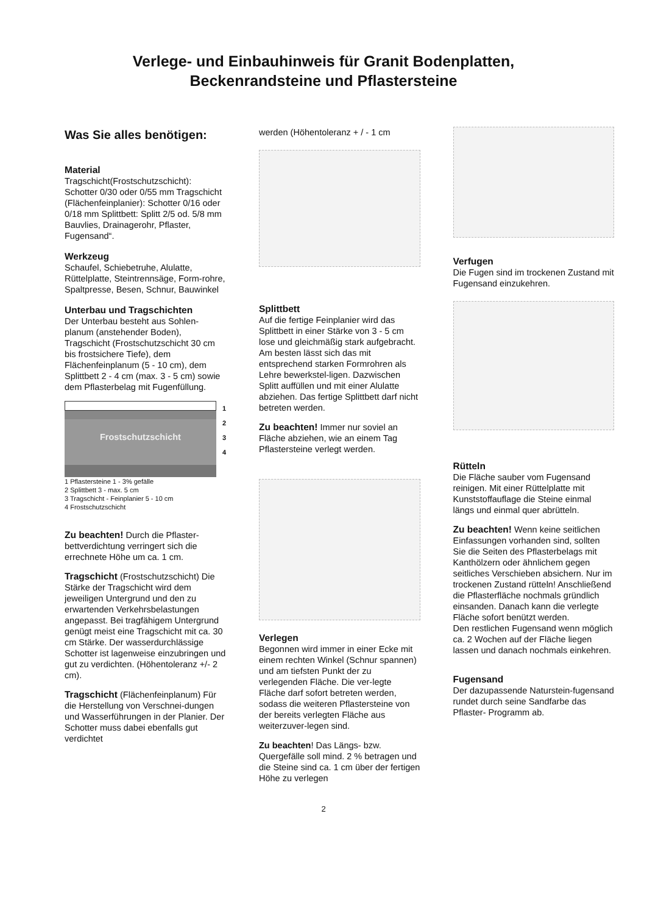Verlege- und Einbauhinweis für Granit Bodenplatten,
Beckenrandsteine und Pflastersteine
Was Sie alles benötigen:
Material
Tragschicht(Frostschutzschicht): Schotter 0/30 oder 0/55 mm Tragschicht (Flächenfeinplanier): Schotter 0/16 oder 0/18 mm Splittbett: Splitt 2/5 od. 5/8 mm Bauvlies, Drainagerohr, Pflaster, Fugensand“.
Werkzeug
Schaufel, Schiebetruhe, Alulatte, Rüttelplatte, Steintrennsäge, Form-rohre, Spaltpresse, Besen, Schnur, Bauwinkel
Unterbau und Tragschichten
Der Unterbau besteht aus Sohlen-planum (anstehender Boden), Tragschicht (Frostschutzschicht 30 cm bis frostsichere Tiefe), dem Flächenfeinplanum (5 - 10 cm), dem Splittbett 2 - 4 cm (max. 3 - 5 cm) sowie dem Pflasterbelag mit Fugenfüllung.
Frostschutzschicht
1
2
3
4
1 Pflastersteine 1 - 3% gefälle
2 Splittbett 3 - max. 5 cm
3 Tragschicht - Feinplanier 5 - 10 cm
4 Frostschutzschicht
Zu beachten! Durch die Pflaster-bettverdichtung verringert sich die errechnete Höhe um ca. 1 cm.
Tragschicht (Frostschutzschicht) Die Stärke der Tragschicht wird dem jeweiligen Untergrund und den zu erwartenden Verkehrsbelastungen angepasst. Bei tragfähigem Untergrund genügt meist eine Tragschicht mit ca. 30 cm Stärke. Der wasserdurchlässige Schotter ist lagenweise einzubringen und gut zu verdichten. (Höhentoleranz +/- 2 cm).
Tragschicht (Flächenfeinplanum) Für die Herstellung von Verschnei-dungen und Wasserführungen in der Planier. Der Schotter muss dabei ebenfalls gut verdichtet
werden (Höhentoleranz + / - 1 cm
Splittbett
Auf die fertige Feinplanier wird das Splittbett in einer Stärke von 3 - 5 cm lose und gleichmäßig stark aufgebracht. Am besten lässt sich das mit entsprechend starken Formrohren als Lehre bewerkstel-ligen. Dazwischen Splitt auffüllen und mit einer Alulatte abziehen. Das fertige Splittbett darf nicht betreten werden.
Zu beachten! Immer nur soviel an Fläche abziehen, wie an einem Tag Pflastersteine verlegt werden.
Verlegen
Begonnen wird immer in einer Ecke mit einem rechten Winkel (Schnur spannen) und am tiefsten Punkt der zu verlegenden Fläche. Die ver-legte Fläche darf sofort betreten werden, sodass die weiteren Pflastersteine von der bereits verlegten Fläche aus weiterzuver-legen sind.
Zu beachten! Das Längs- bzw. Quergefälle soll mind. 2 % betragen und die Steine sind ca. 1 cm über der fertigen Höhe zu verlegen
Verfugen
Die Fugen sind im trockenen Zustand mit Fugensand einzukehren.
Rütteln
Die Fläche sauber vom Fugensand reinigen. Mit einer Rüttelplatte mit Kunststoffauflage die Steine einmal längs und einmal quer abrütteln.
Zu beachten! Wenn keine seitlichen Einfassungen vorhanden sind, sollten Sie die Seiten des Pflasterbelags mit Kanthölzern oder ähnlichem gegen seitliches Verschieben absichern. Nur im trockenen Zustand rütteln! Anschließend die Pflasterfläche nochmals gründlich einsanden. Danach kann die verlegte Fläche sofort benützt werden.
Den restlichen Fugensand wenn möglich ca. 2 Wochen auf der Fläche liegen lassen und danach nochmals einkehren.
Fugensand
Der dazupassende Naturstein-fugensand rundet durch seine Sandfarbe das Pflaster- Programm ab.
2